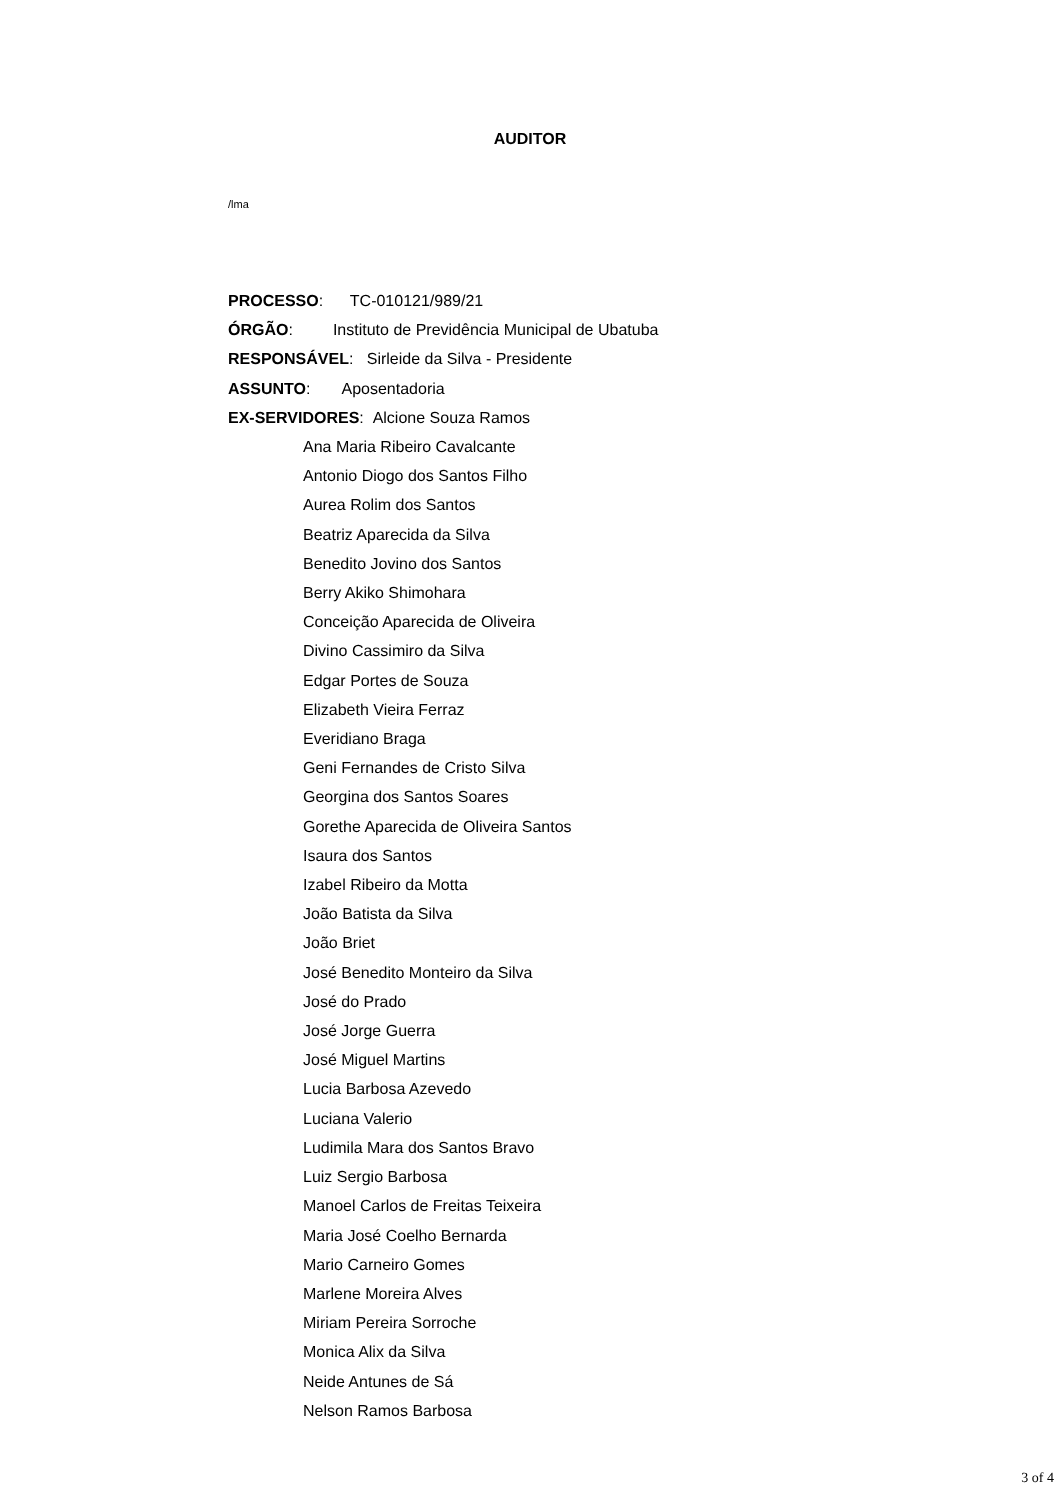AUDITOR
/lma
PROCESSO: TC-010121/989/21
ÓRGÃO: Instituto de Previdência Municipal de Ubatuba
RESPONSÁVEL: Sirleide da Silva - Presidente
ASSUNTO: Aposentadoria
EX-SERVIDORES: Alcione Souza Ramos
Ana Maria Ribeiro Cavalcante
Antonio Diogo dos Santos Filho
Aurea Rolim dos Santos
Beatriz Aparecida da Silva
Benedito Jovino dos Santos
Berry Akiko Shimohara
Conceição Aparecida de Oliveira
Divino Cassimiro da Silva
Edgar Portes de Souza
Elizabeth Vieira Ferraz
Everidiano Braga
Geni Fernandes de Cristo Silva
Georgina dos Santos Soares
Gorethe Aparecida de Oliveira Santos
Isaura dos Santos
Izabel Ribeiro da Motta
João Batista da Silva
João Briet
José Benedito Monteiro da Silva
José do Prado
José Jorge Guerra
José Miguel Martins
Lucia Barbosa Azevedo
Luciana Valerio
Ludimila Mara dos Santos Bravo
Luiz Sergio Barbosa
Manoel Carlos de Freitas Teixeira
Maria José Coelho Bernarda
Mario Carneiro Gomes
Marlene Moreira Alves
Miriam Pereira Sorroche
Monica Alix da Silva
Neide Antunes de Sá
Nelson Ramos Barbosa
3 of 4